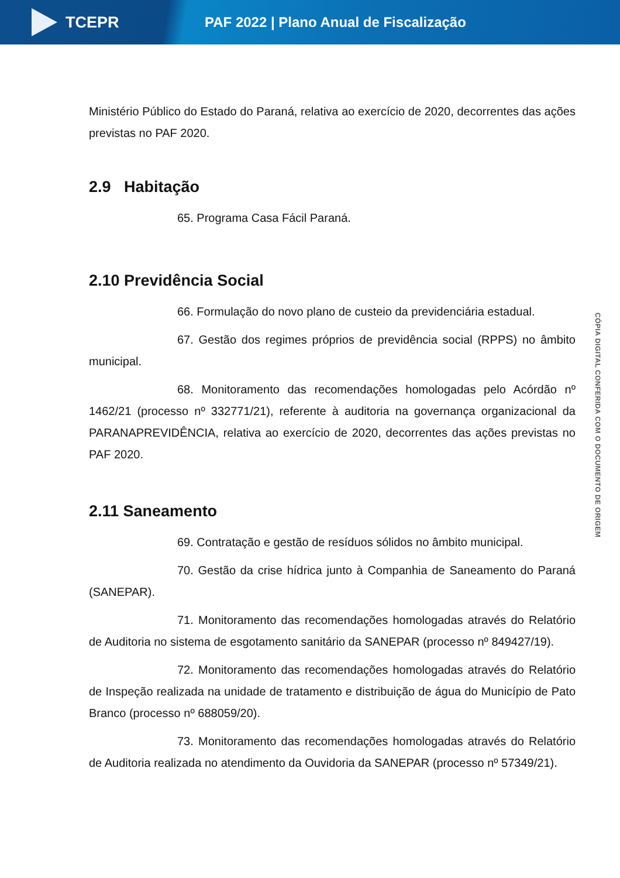TCEPR
PAF 2022 | Plano Anual de Fiscalização
Ministério Público do Estado do Paraná, relativa ao exercício de 2020, decorrentes das ações previstas no PAF 2020.
2.9 Habitação
65. Programa Casa Fácil Paraná.
2.10 Previdência Social
66. Formulação do novo plano de custeio da previdenciária estadual.
67. Gestão dos regimes próprios de previdência social (RPPS) no âmbito municipal.
68. Monitoramento das recomendações homologadas pelo Acórdão nº 1462/21 (processo nº 332771/21), referente à auditoria na governança organizacional da PARANAPREVIDÊNCIA, relativa ao exercício de 2020, decorrentes das ações previstas no PAF 2020.
2.11 Saneamento
69. Contratação e gestão de resíduos sólidos no âmbito municipal.
70. Gestão da crise hídrica junto à Companhia de Saneamento do Paraná (SANEPAR).
71. Monitoramento das recomendações homologadas através do Relatório de Auditoria no sistema de esgotamento sanitário da SANEPAR (processo nº 849427/19).
72. Monitoramento das recomendações homologadas através do Relatório de Inspeção realizada na unidade de tratamento e distribuição de água do Município de Pato Branco (processo nº 688059/20).
73. Monitoramento das recomendações homologadas através do Relatório de Auditoria realizada no atendimento da Ouvidoria da SANEPAR (processo nº 57349/21).
CÓPIA DIGITAL CONFERIDA COM O DOCUMENTO DE ORIGEM